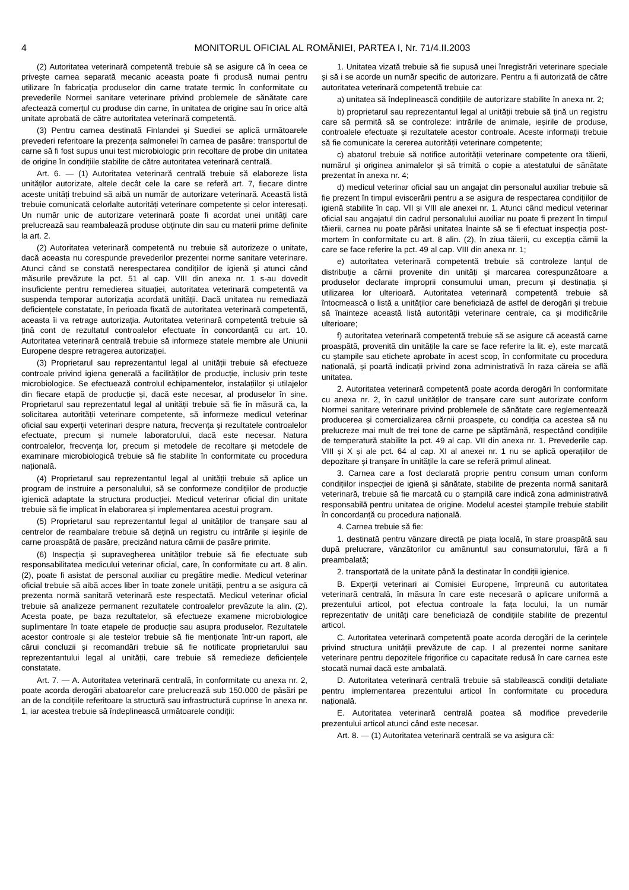4 MONITORUL OFICIAL AL ROMÂNIEI, PARTEA I, Nr. 71/4.II.2003
(2) Autoritatea veterinară competentă trebuie să se asigure că în ceea ce privește carnea separată mecanic aceasta poate fi produsă numai pentru utilizare în fabricația produselor din carne tratate termic în conformitate cu prevederile Normei sanitare veterinare privind problemele de sănătate care afectează comerțul cu produse din carne, în unitatea de origine sau în orice altă unitate aprobată de către autoritatea veterinară competentă.
(3) Pentru carnea destinată Finlandei și Suediei se aplică următoarele prevederi referitoare la prezența salmonelei în carnea de pasăre: transportul de carne să fi fost supus unui test microbiologic prin recoltare de probe din unitatea de origine în condițiile stabilite de către autoritatea veterinară centrală.
Art. 6. — (1) Autoritatea veterinară centrală trebuie să elaboreze lista unităților autorizate, altele decât cele la care se referă art. 7, fiecare dintre aceste unități trebuind să aibă un număr de autorizare veterinară. Această listă trebuie comunicată celorlalte autorități veterinare competente și celor interesați. Un număr unic de autorizare veterinară poate fi acordat unei unități care prelucrează sau reambalează produse obținute din sau cu materii prime definite la art. 2.
(2) Autoritatea veterinară competentă nu trebuie să autorizeze o unitate, dacă aceasta nu corespunde prevederilor prezentei norme sanitare veterinare. Atunci când se constată nerespectarea condițiilor de igienă și atunci când măsurile prevăzute la pct. 51 al cap. VIII din anexa nr. 1 s-au dovedit insuficiente pentru remedierea situației, autoritatea veterinară competentă va suspenda temporar autorizația acordată unității. Dacă unitatea nu remediază deficiențele constatate, în perioada fixată de autoritatea veterinară competentă, aceasta îi va retrage autorizația. Autoritatea veterinară competentă trebuie să țină cont de rezultatul controalelor efectuate în concordanță cu art. 10. Autoritatea veterinară centrală trebuie să informeze statele membre ale Uniunii Europene despre retragerea autorizației.
(3) Proprietarul sau reprezentantul legal al unității trebuie să efectueze controale privind igiena generală a facilităților de producție, inclusiv prin teste microbiologice. Se efectuează controlul echipamentelor, instalațiilor și utilajelor din fiecare etapă de producție și, dacă este necesar, al produselor în sine. Proprietarul sau reprezentatul legal al unității trebuie să fie în măsură ca, la solicitarea autorității veterinare competente, să informeze medicul veterinar oficial sau experții veterinari despre natura, frecvența și rezultatele controalelor efectuate, precum și numele laboratorului, dacă este necesar. Natura controalelor, frecvența lor, precum și metodele de recoltare și metodele de examinare microbiologică trebuie să fie stabilite în conformitate cu procedura națională.
(4) Proprietarul sau reprezentantul legal al unității trebuie să aplice un program de instruire a personalului, să se conformeze condițiilor de producție igienică adaptate la structura producției. Medicul veterinar oficial din unitate trebuie să fie implicat în elaborarea și implementarea acestui program.
(5) Proprietarul sau reprezentantul legal al unităților de tranșare sau al centrelor de reambalare trebuie să dețină un registru cu intrările și ieșirile de carne proaspătă de pasăre, precizând natura cărnii de pasăre primite.
(6) Inspecția și supravegherea unităților trebuie să fie efectuate sub responsabilitatea medicului veterinar oficial, care, în conformitate cu art. 8 alin. (2), poate fi asistat de personal auxiliar cu pregătire medie. Medicul veterinar oficial trebuie să aibă acces liber în toate zonele unității, pentru a se asigura că prezenta normă sanitară veterinară este respectată. Medicul veterinar oficial trebuie să analizeze permanent rezultatele controalelor prevăzute la alin. (2). Acesta poate, pe baza rezultatelor, să efectueze examene microbiologice suplimentare în toate etapele de producție sau asupra produselor. Rezultatele acestor controale și ale testelor trebuie să fie menționate într-un raport, ale cărui concluzii și recomandări trebuie să fie notificate proprietarului sau reprezentantului legal al unității, care trebuie să remedieze deficiențele constatate.
Art. 7. — A. Autoritatea veterinară centrală, în conformitate cu anexa nr. 2, poate acorda derogări abatoarelor care prelucrează sub 150.000 de păsări pe an de la condițiile referitoare la structură sau infrastructură cuprinse în anexa nr. 1, iar acestea trebuie să îndeplinească următoarele condiții:
1. Unitatea vizată trebuie să fie supusă unei înregistrări veterinare speciale și să i se acorde un număr specific de autorizare. Pentru a fi autorizată de către autoritatea veterinară competentă trebuie ca:
a) unitatea să îndeplinească condițiile de autorizare stabilite în anexa nr. 2;
b) proprietarul sau reprezentantul legal al unității trebuie să țină un registru care să permită să se controleze: intrările de animale, ieșirile de produse, controalele efectuate și rezultatele acestor controale. Aceste informații trebuie să fie comunicate la cererea autorității veterinare competente;
c) abatorul trebuie să notifice autorității veterinare competente ora tăierii, numărul și originea animalelor și să trimită o copie a atestatului de sănătate prezentat în anexa nr. 4;
d) medicul veterinar oficial sau un angajat din personalul auxiliar trebuie să fie prezent în timpul eviscerării pentru a se asigura de respectarea condițiilor de igienă stabilite în cap. VII și VIII ale anexei nr. 1. Atunci când medicul veterinar oficial sau angajatul din cadrul personalului auxiliar nu poate fi prezent în timpul tăierii, carnea nu poate părăsi unitatea înainte să se fi efectuat inspecția post-mortem în conformitate cu art. 8 alin. (2), în ziua tăierii, cu excepția cărnii la care se face referire la pct. 49 al cap. VIII din anexa nr. 1;
e) autoritatea veterinară competentă trebuie să controleze lanțul de distribuție a cărnii provenite din unități și marcarea corespunzătoare a produselor declarate improprii consumului uman, precum și destinația și utilizarea lor ulterioară. Autoritatea veterinară competentă trebuie să întocmească o listă a unităților care beneficiază de astfel de derogări și trebuie să înainteze această listă autorității veterinare centrale, ca și modificările ulterioare;
f) autoritatea veterinară competentă trebuie să se asigure că această carne proaspătă, provenită din unitățile la care se face referire la lit. e), este marcată cu ștampile sau etichete aprobate în acest scop, în conformitate cu procedura națională, și poartă indicații privind zona administrativă în raza căreia se află unitatea.
2. Autoritatea veterinară competentă poate acorda derogări în conformitate cu anexa nr. 2, în cazul unităților de tranșare care sunt autorizate conform Normei sanitare veterinare privind problemele de sănătate care reglementează producerea și comercializarea cărnii proaspete, cu condiția ca acestea să nu prelucreze mai mult de trei tone de carne pe săptămână, respectând condițiile de temperatură stabilite la pct. 49 al cap. VII din anexa nr. 1. Prevederile cap. VIII și X și ale pct. 64 al cap. XI al anexei nr. 1 nu se aplică operațiilor de depozitare și tranșare în unitățile la care se referă primul alineat.
3. Carnea care a fost declarată proprie pentru consum uman conform condițiilor inspecției de igienă și sănătate, stabilite de prezenta normă sanitară veterinară, trebuie să fie marcată cu o ștampilă care indică zona administrativă responsabilă pentru unitatea de origine. Modelul acestei ștampile trebuie stabilit în concordanță cu procedura națională.
4. Carnea trebuie să fie:
1. destinată pentru vânzare directă pe piața locală, în stare proaspătă sau după prelucrare, vânzătorilor cu amănuntul sau consumatorului, fără a fi preambalată;
2. transportată de la unitate până la destinatar în condiții igienice.
B. Experții veterinari ai Comisiei Europene, împreună cu autoritatea veterinară centrală, în măsura în care este necesară o aplicare uniformă a prezentului articol, pot efectua controale la fața locului, la un număr reprezentativ de unități care beneficiază de condițiile stabilite de prezentul articol.
C. Autoritatea veterinară competentă poate acorda derogări de la cerințele privind structura unității prevăzute de cap. I al prezentei norme sanitare veterinare pentru depozitele frigorifice cu capacitate redusă în care carnea este stocată numai dacă este ambalată.
D. Autoritatea veterinară centrală trebuie să stabilească condiții detaliate pentru implementarea prezentului articol în conformitate cu procedura națională.
E. Autoritatea veterinară centrală poatea să modifice prevederile prezentului articol atunci când este necesar.
Art. 8. — (1) Autoritatea veterinară centrală se va asigura că: